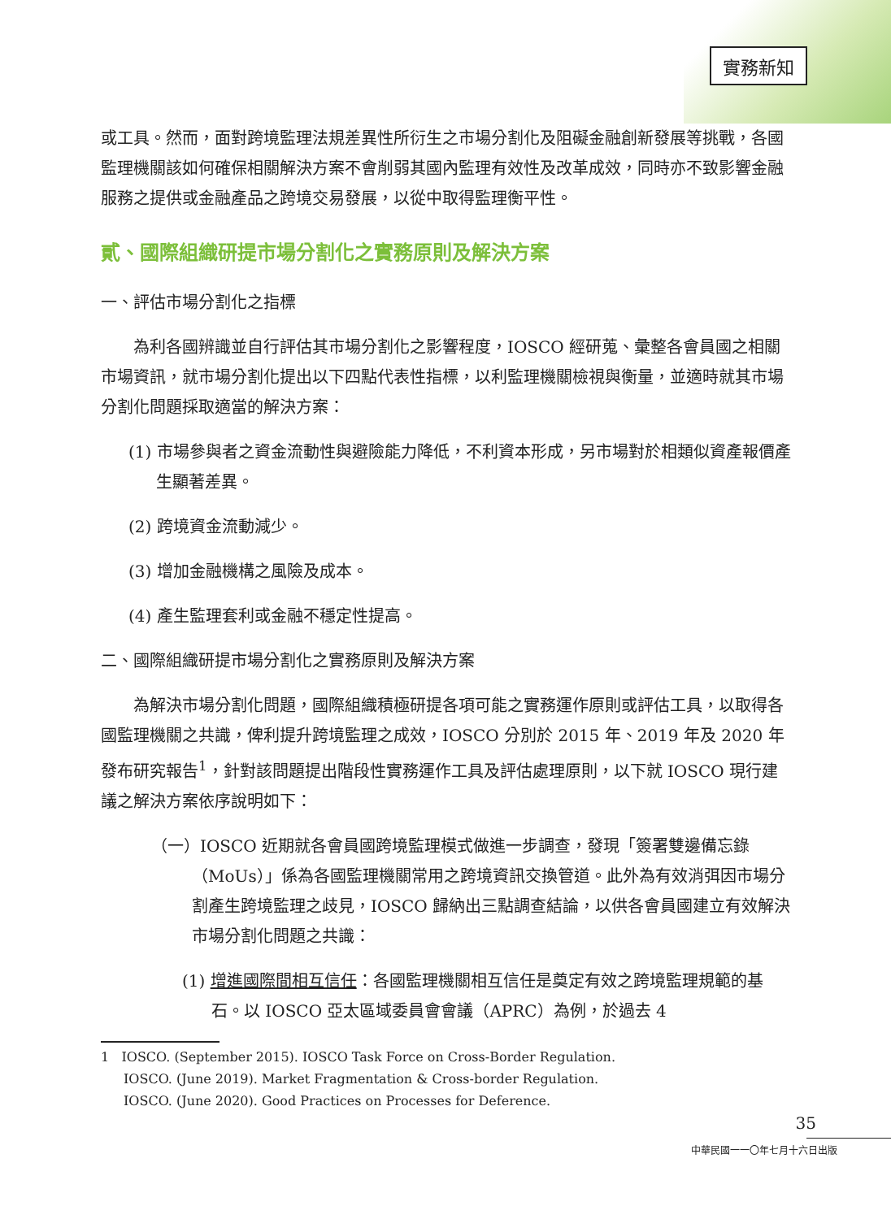實務新知
或工具。然而，面對跨境監理法規差異性所衍生之市場分割化及阻礙金融創新發展等挑戰，各國監理機關該如何確保相關解決方案不會削弱其國內監理有效性及改革成效，同時亦不致影響金融服務之提供或金融產品之跨境交易發展，以從中取得監理衡平性。
貳、國際組織研提市場分割化之實務原則及解決方案
一、評估市場分割化之指標
為利各國辨識並自行評估其市場分割化之影響程度，IOSCO 經研蒐、彙整各會員國之相關市場資訊，就市場分割化提出以下四點代表性指標，以利監理機關檢視與衡量，並適時就其市場分割化問題採取適當的解決方案：
(1) 市場參與者之資金流動性與避險能力降低，不利資本形成，另市場對於相類似資產報價產生顯著差異。
(2) 跨境資金流動減少。
(3) 增加金融機構之風險及成本。
(4) 產生監理套利或金融不穩定性提高。
二、國際組織研提市場分割化之實務原則及解決方案
為解決市場分割化問題，國際組織積極研提各項可能之實務運作原則或評估工具，以取得各國監理機關之共識，俾利提升跨境監理之成效，IOSCO 分別於 2015 年、2019 年及 2020 年發布研究報告<sup>1</sup>，針對該問題提出階段性實務運作工具及評估處理原則，以下就 IOSCO 現行建議之解決方案依序說明如下：
（一）IOSCO 近期就各會員國跨境監理模式做進一步調查，發現「簽署雙邊備忘錄（MoUs）」係為各國監理機關常用之跨境資訊交換管道。此外為有效消弭因市場分割產生跨境監理之歧見，IOSCO 歸納出三點調查結論，以供各會員國建立有效解決市場分割化問題之共識：
(1) 增進國際間相互信任：各國監理機關相互信任是奠定有效之跨境監理規範的基石。以 IOSCO 亞太區域委員會會議（APRC）為例，於過去 4
1 IOSCO. (September 2015). IOSCO Task Force on Cross-Border Regulation.
IOSCO. (June 2019). Market Fragmentation & Cross-border Regulation.
IOSCO. (June 2020). Good Practices on Processes for Deference.
35
中華民國一一〇年七月十六日出版